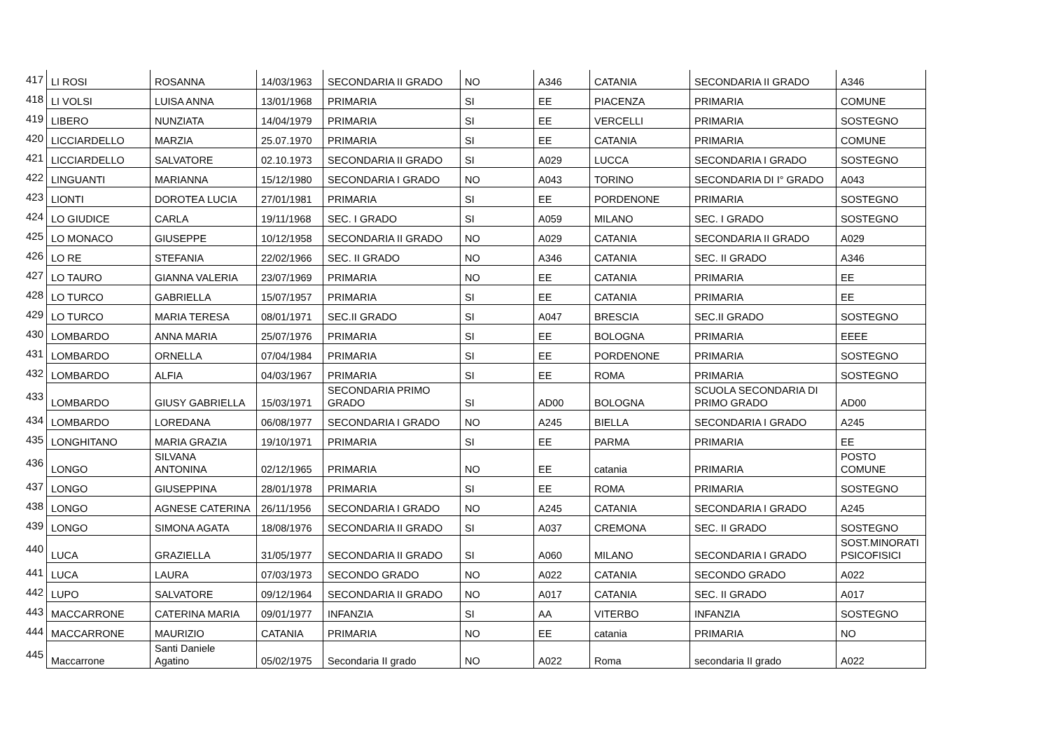| 417 | LI ROSI | ROSANNA | 14/03/1963 | SECONDARIA II GRADO | NO | A346 | CATANIA | SECONDARIA II GRADO | A346 |
| 418 | LI VOLSI | LUISA ANNA | 13/01/1968 | PRIMARIA | SI | EE | PIACENZA | PRIMARIA | COMUNE |
| 419 | LIBERO | NUNZIATA | 14/04/1979 | PRIMARIA | SI | EE | VERCELLI | PRIMARIA | SOSTEGNO |
| 420 | LICCIARDELLO | MARZIA | 25.07.1970 | PRIMARIA | SI | EE | CATANIA | PRIMARIA | COMUNE |
| 421 | LICCIARDELLO | SALVATORE | 02.10.1973 | SECONDARIA II GRADO | SI | A029 | LUCCA | SECONDARIA I GRADO | SOSTEGNO |
| 422 | LINGUANTI | MARIANNA | 15/12/1980 | SECONDARIA I GRADO | NO | A043 | TORINO | SECONDARIA DI I° GRADO | A043 |
| 423 | LIONTI | DOROTEA LUCIA | 27/01/1981 | PRIMARIA | SI | EE | PORDENONE | PRIMARIA | SOSTEGNO |
| 424 | LO GIUDICE | CARLA | 19/11/1968 | SEC. I GRADO | SI | A059 | MILANO | SEC. I GRADO | SOSTEGNO |
| 425 | LO MONACO | GIUSEPPE | 10/12/1958 | SECONDARIA II GRADO | NO | A029 | CATANIA | SECONDARIA II GRADO | A029 |
| 426 | LO RE | STEFANIA | 22/02/1966 | SEC. II GRADO | NO | A346 | CATANIA | SEC. II GRADO | A346 |
| 427 | LO TAURO | GIANNA VALERIA | 23/07/1969 | PRIMARIA | NO | EE | CATANIA | PRIMARIA | EE |
| 428 | LO TURCO | GABRIELLA | 15/07/1957 | PRIMARIA | SI | EE | CATANIA | PRIMARIA | EE |
| 429 | LO TURCO | MARIA TERESA | 08/01/1971 | SEC.II GRADO | SI | A047 | BRESCIA | SEC.II GRADO | SOSTEGNO |
| 430 | LOMBARDO | ANNA MARIA | 25/07/1976 | PRIMARIA | SI | EE | BOLOGNA | PRIMARIA | EEEE |
| 431 | LOMBARDO | ORNELLA | 07/04/1984 | PRIMARIA | SI | EE | PORDENONE | PRIMARIA | SOSTEGNO |
| 432 | LOMBARDO | ALFIA | 04/03/1967 | PRIMARIA | SI | EE | ROMA | PRIMARIA | SOSTEGNO |
| 433 | LOMBARDO | GIUSY GABRIELLA | 15/03/1971 | SECONDARIA PRIMO GRADO | SI | AD00 | BOLOGNA | SCUOLA SECONDARIA DI PRIMO GRADO | AD00 |
| 434 | LOMBARDO | LOREDANA | 06/08/1977 | SECONDARIA I GRADO | NO | A245 | BIELLA | SECONDARIA I GRADO | A245 |
| 435 | LONGHITANO | MARIA GRAZIA | 19/10/1971 | PRIMARIA | SI | EE | PARMA | PRIMARIA | EE |
| 436 | LONGO | SILVANA ANTONINA | 02/12/1965 | PRIMARIA | NO | EE | catania | PRIMARIA | POSTO COMUNE |
| 437 | LONGO | GIUSEPPINA | 28/01/1978 | PRIMARIA | SI | EE | ROMA | PRIMARIA | SOSTEGNO |
| 438 | LONGO | AGNESE CATERINA | 26/11/1956 | SECONDARIA I GRADO | NO | A245 | CATANIA | SECONDARIA I GRADO | A245 |
| 439 | LONGO | SIMONA AGATA | 18/08/1976 | SECONDARIA II GRADO | SI | A037 | CREMONA | SEC. II GRADO | SOSTEGNO |
| 440 | LUCA | GRAZIELLA | 31/05/1977 | SECONDARIA II GRADO | SI | A060 | MILANO | SECONDARIA I GRADO | SOST.MINORATI PSICOFISICI |
| 441 | LUCA | LAURA | 07/03/1973 | SECONDO GRADO | NO | A022 | CATANIA | SECONDO GRADO | A022 |
| 442 | LUPO | SALVATORE | 09/12/1964 | SECONDARIA II GRADO | NO | A017 | CATANIA | SEC. II GRADO | A017 |
| 443 | MACCARRONE | CATERINA MARIA | 09/01/1977 | INFANZIA | SI | AA | VITERBO | INFANZIA | SOSTEGNO |
| 444 | MACCARRONE | MAURIZIO | CATANIA | PRIMARIA | NO | EE | catania | PRIMARIA | NO |
| 445 | Maccarrone | Santi Daniele Agatino | 05/02/1975 | Secondaria II grado | NO | A022 | Roma | secondaria II grado | A022 |